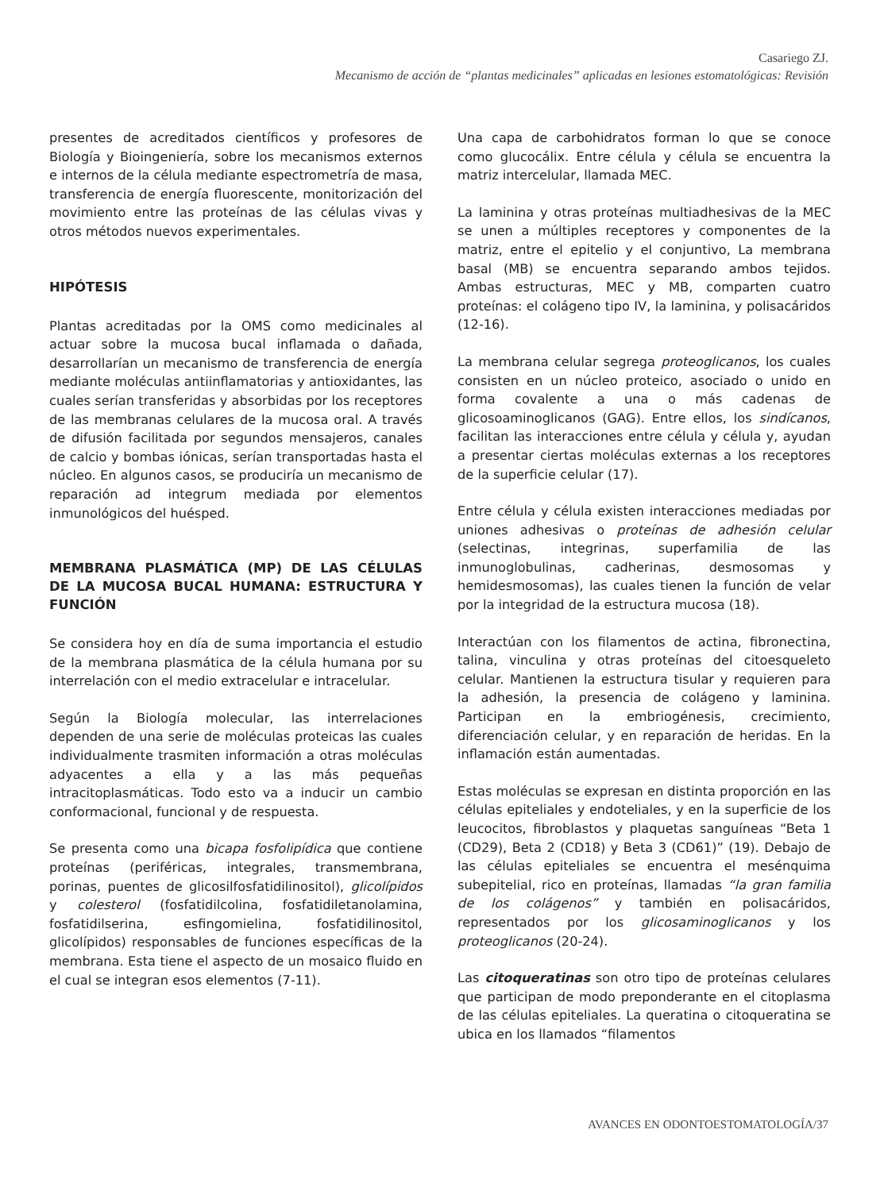Casariego ZJ.
Mecanismo de acción de “plantas medicinales” aplicadas en lesiones estomatológicas: Revisión
presentes de acreditados científicos y profesores de Biología y Bioingeniería, sobre los mecanismos externos e internos de la célula mediante espectrometría de masa, transferencia de energía fluorescente, monitorización del movimiento entre las proteínas de las células vivas y otros métodos nuevos experimentales.
HIPÓTESIS
Plantas acreditadas por la OMS como medicinales al actuar sobre la mucosa bucal inflamada o dañada, desarrollarían un mecanismo de transferencia de energía mediante moléculas antiinflamatorias y antioxidantes, las cuales serían transferidas y absorbidas por los receptores de las membranas celulares de la mucosa oral. A través de difusión facilitada por segundos mensajeros, canales de calcio y bombas iónicas, serían transportadas hasta el núcleo. En algunos casos, se produciría un mecanismo de reparación ad integrum mediada por elementos inmunológicos del huésped.
MEMBRANA PLASMÁTICA (MP) DE LAS CÉLULAS DE LA MUCOSA BUCAL HUMANA: ESTRUCTURA Y FUNCIÓN
Se considera hoy en día de suma importancia el estudio de la membrana plasmática de la célula humana por su interrelación con el medio extracelular e intracelular.
Según la Biología molecular, las interrelaciones dependen de una serie de moléculas proteicas las cuales individualmente trasmiten información a otras moléculas adyacentes a ella y a las más pequeñas intracitoplasmáticas. Todo esto va a inducir un cambio conformacional, funcional y de respuesta.
Se presenta como una bicapa fosfolipídica que contiene proteínas (periféricas, integrales, transmembrana, porinas, puentes de glicosilfosfatidilinositol), glicolípidos y colesterol (fosfatidilcolina, fosfatidiletanolamina, fosfatidilserina, esfingomielina, fosfatidilinositol, glicolípidos) responsables de funciones específicas de la membrana. Esta tiene el aspecto de un mosaico fluido en el cual se integran esos elementos (7-11).
Una capa de carbohidratos forman lo que se conoce como glucocálix. Entre célula y célula se encuentra la matriz intercelular, llamada MEC.
La laminina y otras proteínas multiadhesivas de la MEC se unen a múltiples receptores y componentes de la matriz, entre el epitelio y el conjuntivo, La membrana basal (MB) se encuentra separando ambos tejidos. Ambas estructuras, MEC y MB, comparten cuatro proteínas: el colágeno tipo IV, la laminina, y polisacáridos (12-16).
La membrana celular segrega proteoglicanos, los cuales consisten en un núcleo proteico, asociado o unido en forma covalente a una o más cadenas de glicosoaminoglicanos (GAG). Entre ellos, los sindícanos, facilitan las interacciones entre célula y célula y, ayudan a presentar ciertas moléculas externas a los receptores de la superficie celular (17).
Entre célula y célula existen interacciones mediadas por uniones adhesivas o proteínas de adhesión celular (selectinas, integrinas, superfamilia de las inmunoglobulinas, cadherinas, desmosomas y hemidesmosomas), las cuales tienen la función de velar por la integridad de la estructura mucosa (18).
Interactúan con los filamentos de actina, fibronectina, talina, vinculina y otras proteínas del citoesqueleto celular. Mantienen la estructura tisular y requieren para la adhesión, la presencia de colágeno y laminina. Participan en la embriogénesis, crecimiento, diferenciación celular, y en reparación de heridas. En la inflamación están aumentadas.
Estas moléculas se expresan en distinta proporción en las células epiteliales y endoteliales, y en la superficie de los leucocitos, fibroblastos y plaquetas sanguíneas “Beta 1 (CD29), Beta 2 (CD18) y Beta 3 (CD61)” (19). Debajo de las células epiteliales se encuentra el mesénquima subepitelial, rico en proteínas, llamadas “la gran familia de los colágenos” y también en polisacáridos, representados por los glicosaminoglicanos y los proteoglicanos (20-24).
Las citoqueratinas son otro tipo de proteínas celulares que participan de modo preponderante en el citoplasma de las células epiteliales. La queratina o citoqueratina se ubica en los llamados “filamentos
AVANCES EN ODONTOESTOMATOLOGÍA/37